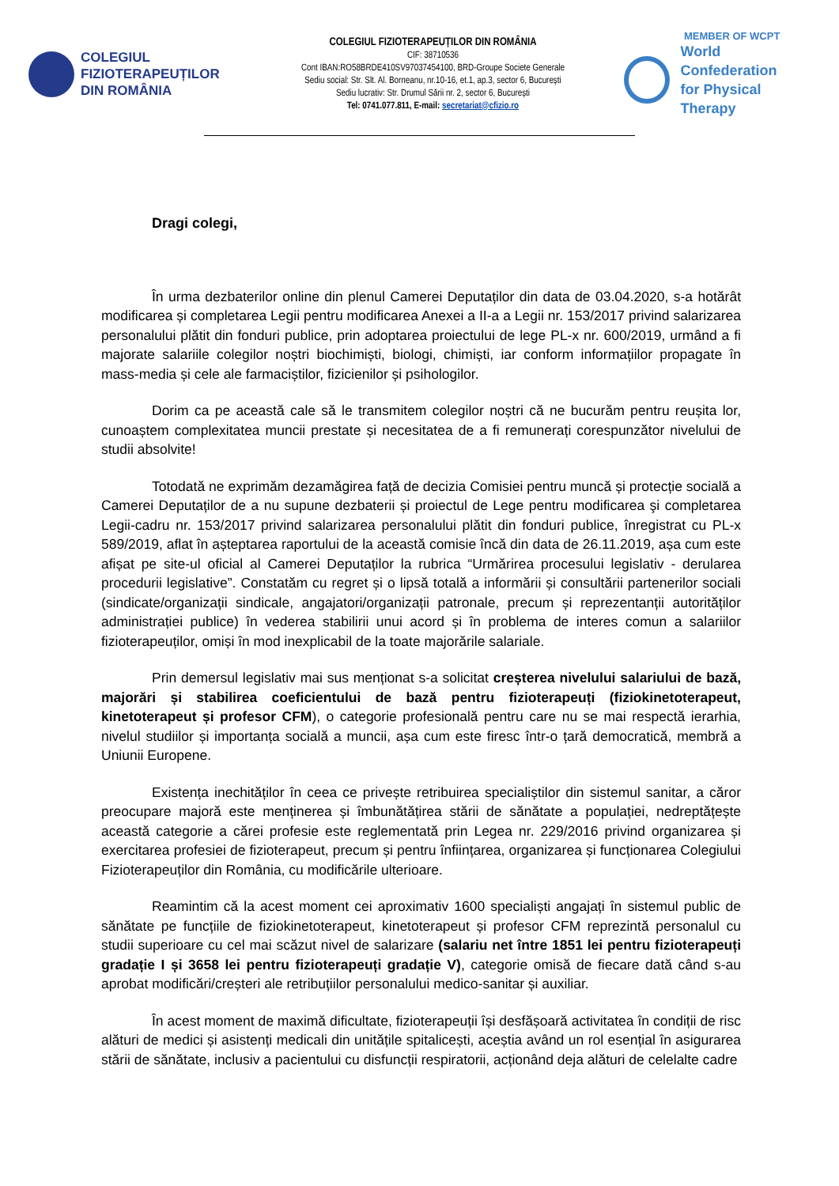COLEGIUL
FIZIOTERAPEUȚILOR
DIN ROMÂNIA
COLEGIUL FIZIOTERAPEUȚILOR DIN ROMÂNIA
CIF: 38710536
Cont IBAN:RO58BRDE410SV97037454100, BRD-Groupe Societe Generale
Sediu social: Str. Slt. Al. Borneanu, nr.10-16, et.1, ap.3, sector 6, București
Sediu lucrativ: Str. Drumul Sării nr. 2, sector 6, București
Tel: 0741.077.811, E-mail: secretariat@cfizio.ro
MEMBER OF WCPT
World Confederation
for Physical Therapy
Dragi colegi,
În urma dezbaterilor online din plenul Camerei Deputaților din data de 03.04.2020, s-a hotărât modificarea și completarea Legii pentru modificarea Anexei a II-a a Legii nr. 153/2017 privind salarizarea personalului plătit din fonduri publice, prin adoptarea proiectului de lege PL-x nr. 600/2019, urmând a fi majorate salariile colegilor noștri biochimiști, biologi, chimiști, iar conform informațiilor propagate în mass-media și cele ale farmaciștilor, fizicienilor și psihologilor.
Dorim ca pe această cale să le transmitem colegilor noștri că ne bucurăm pentru reușita lor, cunoaștem complexitatea muncii prestate și necesitatea de a fi remunerați corespunzător nivelului de studii absolvite!
Totodată ne exprimăm dezamăgirea față de decizia Comisiei pentru muncă și protecție socială a Camerei Deputaților de a nu supune dezbaterii și proiectul de Lege pentru modificarea şi completarea Legii-cadru nr. 153/2017 privind salarizarea personalului plătit din fonduri publice, înregistrat cu PL-x 589/2019, aflat în așteptarea raportului de la această comisie încă din data de 26.11.2019, așa cum este afișat pe site-ul oficial al Camerei Deputaților la rubrica “Urmărirea procesului legislativ - derularea procedurii legislative”. Constatăm cu regret și o lipsă totală a informării și consultării partenerilor sociali (sindicate/organizații sindicale, angajatori/organizații patronale, precum și reprezentanții autorităților administrației publice) în vederea stabilirii unui acord și în problema de interes comun a salariilor fizioterapeuților, omiși în mod inexplicabil de la toate majorările salariale.
Prin demersul legislativ mai sus menționat s-a solicitat creșterea nivelului salariului de bază, majorări și stabilirea coeficientului de bază pentru fizioterapeuți (fiziokinetoterapeut, kinetoterapeut și profesor CFM), o categorie profesională pentru care nu se mai respectă ierarhia, nivelul studiilor și importanța socială a muncii, așa cum este firesc într-o țară democratică, membră a Uniunii Europene.
Existența inechităților în ceea ce privește retribuirea specialiștilor din sistemul sanitar, a căror preocupare majoră este menținerea și îmbunătățirea stării de sănătate a populației, nedreptățește această categorie a cărei profesie este reglementată prin Legea nr. 229/2016 privind organizarea și exercitarea profesiei de fizioterapeut, precum și pentru înființarea, organizarea și funcționarea Colegiului Fizioterapeuților din România, cu modificările ulterioare.
Reamintim că la acest moment cei aproximativ 1600 specialiști angajați în sistemul public de sănătate pe funcțiile de fiziokinetoterapeut, kinetoterapeut și profesor CFM reprezintă personalul cu studii superioare cu cel mai scăzut nivel de salarizare (salariu net între 1851 lei pentru fizioterapeuți gradație I și 3658 lei pentru fizioterapeuți gradație V), categorie omisă de fiecare dată când s-au aprobat modificări/creșteri ale retribuțiilor personalului medico-sanitar și auxiliar.
În acest moment de maximă dificultate, fizioterapeuții își desfășoară activitatea în condiții de risc alături de medici și asistenți medicali din unitățile spitalicești, aceștia având un rol esențial în asigurarea stării de sănătate, inclusiv a pacientului cu disfuncții respiratorii, acționând deja alături de celelalte cadre